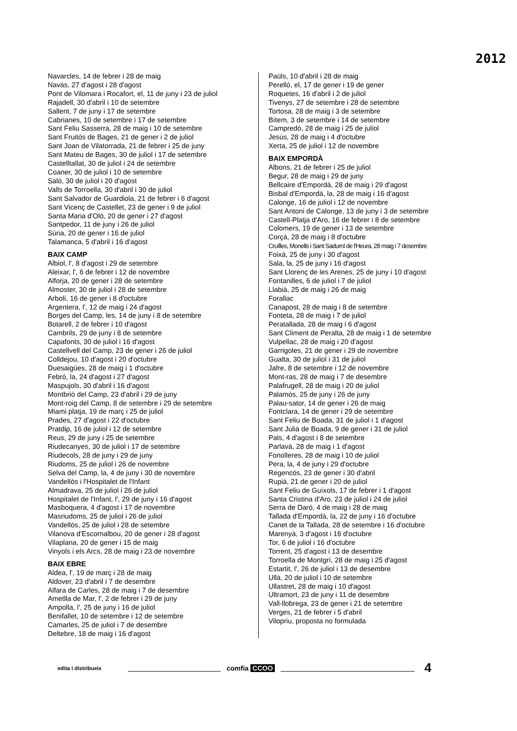2012
Navarcles, 14 de febrer i 28 de maig
Navàs, 27 d'agost i 28 d'agost
Pont de Vilomara i Rocafort, el, 11 de juny i 23 de juliol
Rajadell, 30 d'abril i 10 de setembre
Sallent, 7 de juny i 17 de setembre
Cabrianes, 10 de setembre i 17 de setembre
Sant Feliu Sasserra, 28 de maig i 10 de setembre
Sant Fruitós de Bages, 21 de gener i 2 de juliol
Sant Joan de Vilatorrada, 21 de febrer i 25 de juny
Sant Mateu de Bages, 30 de juliol i 17 de setembre
Castelltallat, 30 de juliol i 24 de setembre
Coaner, 30 de juliol i 10 de setembre
Saló, 30 de juliol i 20 d'agost
Valls de Torroella, 30 d'abril i 30 de juliol
Sant Salvador de Guardiola, 21 de febrer i 6 d'agost
Sant Vicenç de Castellet, 23 de gener i 9 de juliol
Santa Maria d'Oló, 20 de gener i 27 d'agost
Santpedor, 11 de juny i 26 de juliol
Súria, 20 de gener i 16 de juliol
Talamanca, 5 d'abril i 16 d'agost
BAIX CAMP
Albiol, l', 8 d'agost i 29 de setembre
Aleixar, l', 6 de febrer i 12 de novembre
Alforja, 20 de gener i 28 de setembre
Almoster, 30 de juliol i 28 de setembre
Arbolí, 16 de gener i 8 d'octubre
Argentera, l', 12 de maig i 24 d'agost
Borges del Camp, les, 14 de juny i 8 de setembre
Botarell, 2 de febrer i 10 d'agost
Cambrils, 29 de juny i 8 de setembre
Capafonts, 30 de juliol i 16 d'agost
Castellvell del Camp, 23 de gener i 26 de juliol
Colldejou, 10 d'agost i 20 d'octubre
Duesaigües, 28 de maig i 1 d'octubre
Febró, la, 24 d'agost i 27 d'agost
Maspujols, 30 d'abril i 16 d'agost
Montbrió del Camp, 23 d'abril i 29 de juny
Mont-roig del Camp, 8 de setembre i 29 de setembre
Miami platja, 19 de març i 25 de juliol
Prades, 27 d'agost i 22 d'octubre
Pratdip, 16 de juliol i 12 de setembre
Reus, 29 de juny i 25 de setembre
Riudecanyes, 30 de juliol i 17 de setembre
Riudecols, 28 de juny i 29 de juny
Riudoms, 25 de juliol i 26 de novembre
Selva del Camp, la, 4 de juny i 30 de novembre
Vandellòs i l'Hospitalet de l'Infant
Almadrava, 25 de juliol i 26 de juliol
Hospitalet de l'Infant, l', 29 de juny i 16 d'agost
Masboquera, 4 d'agost i 17 de novembre
Masriudoms, 25 de juliol i 26 de juliol
Vandellòs, 25 de juliol i 28 de setembre
Vilanova d'Escornalbou, 20 de gener i 28 d'agost
Vilaplana, 20 de gener i 15 de maig
Vinyols i els Arcs, 28 de maig i 23 de novembre
BAIX EBRE
Aldea, l', 19 de març i 28 de maig
Aldover, 23 d'abril i 7 de desembre
Alfara de Carles, 28 de maig i 7 de desembre
Ametlla de Mar, l', 2 de febrer i 29 de juny
Ampolla, l', 25 de juny i 16 de juliol
Benifallet, 10 de setembre i 12 de setembre
Camarles, 25 de juliol i 7 de desembre
Deltebre, 18 de maig i 16 d'agost
Paüls, 10 d'abril i 28 de maig
Perelló, el, 17 de gener i 19 de gener
Roquetes, 16 d'abril i 2 de juliol
Tivenys, 27 de setembre i 28 de setembre
Tortosa, 28 de maig i 3 de setembre
Bítem, 3 de setembre i 14 de setembre
Campredó, 28 de maig i 25 de juliol
Jesús, 28 de maig i 4 d'octubre
Xerta, 25 de juliol i 12 de novembre
BAIX EMPORDÀ
Albons, 21 de febrer i 25 de juliol
Begur, 28 de maig i 29 de juny
Bellcaire d'Empordà, 28 de maig i 29 d'agost
Bisbal d'Empordà, la, 28 de maig i 16 d'agost
Calonge, 16 de juliol i 12 de novembre
Sant Antoni de Calonge, 13 de juny i 3 de setembre
Castell-Platja d'Aro, 16 de febrer i 8 de setembre
Colomers, 19 de gener i 13 de setembre
Corçà, 28 de maig i 8 d'octubre
Cruïlles, Monells i Sant Sadurní de l'Heura, 28 maig i 7 desembre
Foixà, 25 de juny i 30 d'agost
Sala, la, 25 de juny i 16 d'agost
Sant Llorenç de les Arenes, 25 de juny i 10 d'agost
Fontanilles, 6 de juliol i 7 de juliol
Llabià, 25 de maig i 26 de maig
Forallac
Canapost, 28 de maig i 8 de setembre
Fonteta, 28 de maig i 7 de juliol
Peratallada, 28 de maig i 6 d'agost
Sant Climent de Peralta, 28 de maig i 1 de setembre
Vulpellac, 28 de maig i 20 d'agost
Garrigoles, 21 de gener i 29 de novembre
Gualta, 30 de juliol i 31 de juliol
Jafre, 8 de setembre i 12 de novembre
Mont-ras, 28 de maig i 7 de desembre
Palafrugell, 28 de maig i 20 de juliol
Palamós, 25 de juny i 26 de juny
Palau-sator, 14 de gener i 26 de maig
Fontclara, 14 de gener i 29 de setembre
Sant Feliu de Boada, 31 de juliol i 1 d'agost
Sant Julià de Boada, 9 de gener i 31 de juliol
Pals, 4 d'agost i 8 de setembre
Parlavà, 28 de maig i 1 d'agost
Fonolleres, 28 de maig i 10 de juliol
Pera, la, 4 de juny i 29 d'octubre
Regencós, 23 de gener i 30 d'abril
Rupià, 21 de gener i 20 de juliol
Sant Feliu de Guíxols, 17 de febrer i 1 d'agost
Santa Cristina d'Aro, 23 de juliol i 24 de juliol
Serra de Daró, 4 de maig i 28 de maig
Tallada d'Empordà, la, 22 de juny i 16 d'octubre
Canet de la Tallada, 28 de setembre i 16 d'octubre
Marenyà, 3 d'agost i 16 d'octubre
Tor, 6 de juliol i 16 d'octubre
Torrent, 25 d'agost i 13 de desembre
Torroella de Montgrí, 28 de maig i 25 d'agost
Estartit, l', 26 de juliol i 13 de desembre
Ullà, 20 de juliol i 10 de setembre
Ullastret, 28 de maig i 10 d'agost
Ultramort, 23 de juny i 11 de desembre
Vall-llobrega, 23 de gener i 21 de setembre
Verges, 21 de febrer i 5 d'abril
Vilopriu, proposta no formulada
edita i distribueix comfia CCOO 4